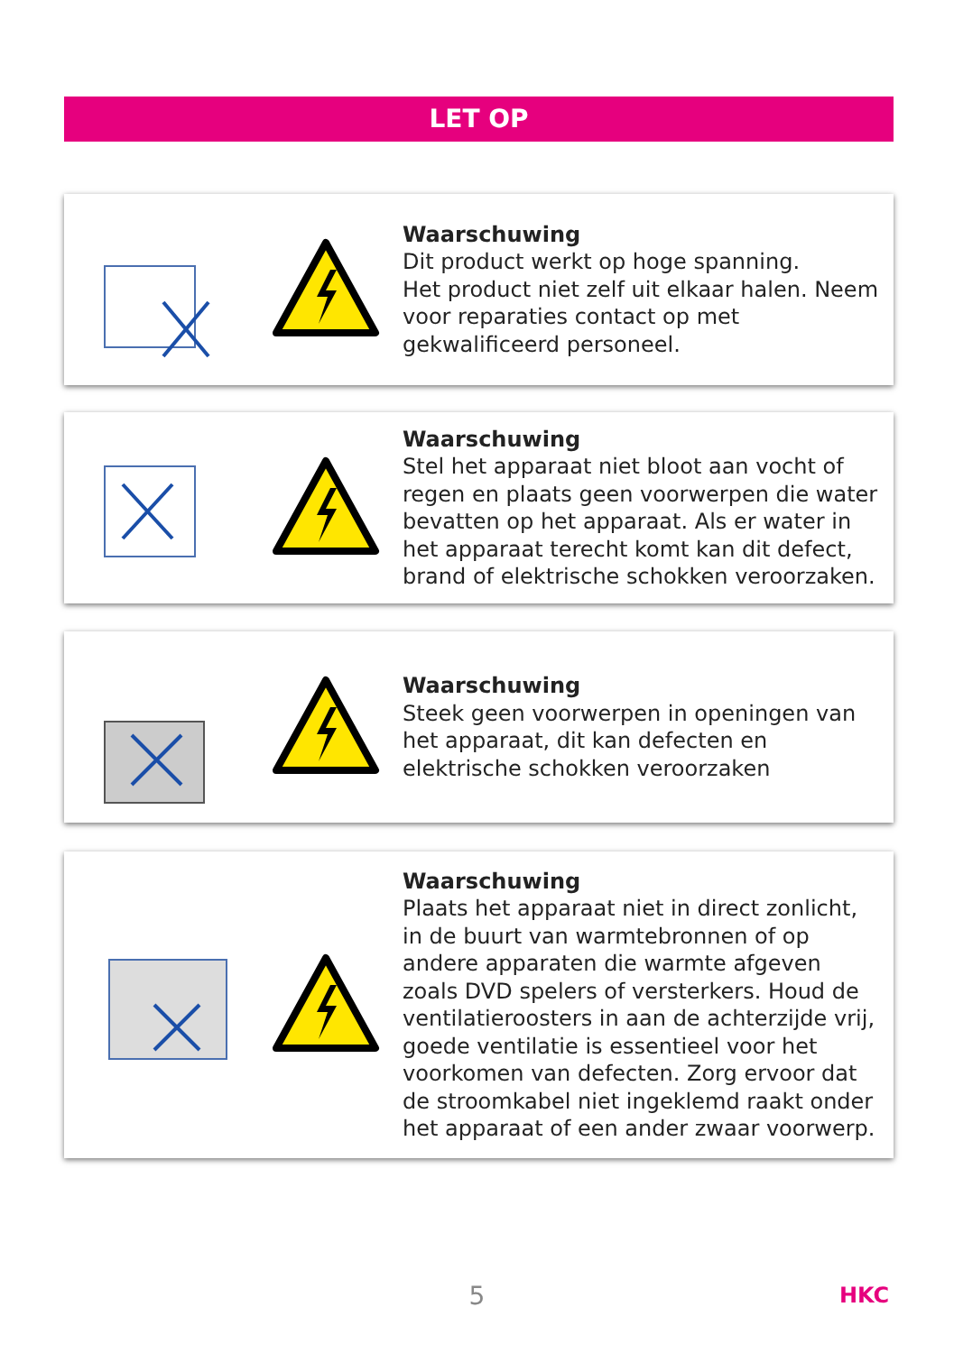LET OP
Waarschuwing
Dit product werkt op hoge spanning.
Het product niet zelf uit elkaar halen. Neem voor reparaties contact op met gekwalificeerd personeel.
Waarschuwing
Stel het apparaat niet bloot aan vocht of regen en plaats geen voorwerpen die water bevatten op het apparaat. Als er water in het apparaat terecht komt kan dit defect, brand of elektrische schokken veroorzaken.
Waarschuwing
Steek geen voorwerpen in openingen van het apparaat, dit kan defecten en elektrische schokken veroorzaken
Waarschuwing
Plaats het apparaat niet in direct zonlicht, in de buurt van warmtebronnen of op andere apparaten die warmte afgeven zoals DVD spelers of versterkers. Houd de ventilatieroosters in aan de achterzijde vrij, goede ventilatie is essentieel voor het voorkomen van defecten. Zorg ervoor dat de stroomkabel niet ingeklemd raakt onder het apparaat of een ander zwaar voorwerp.
5 HKC